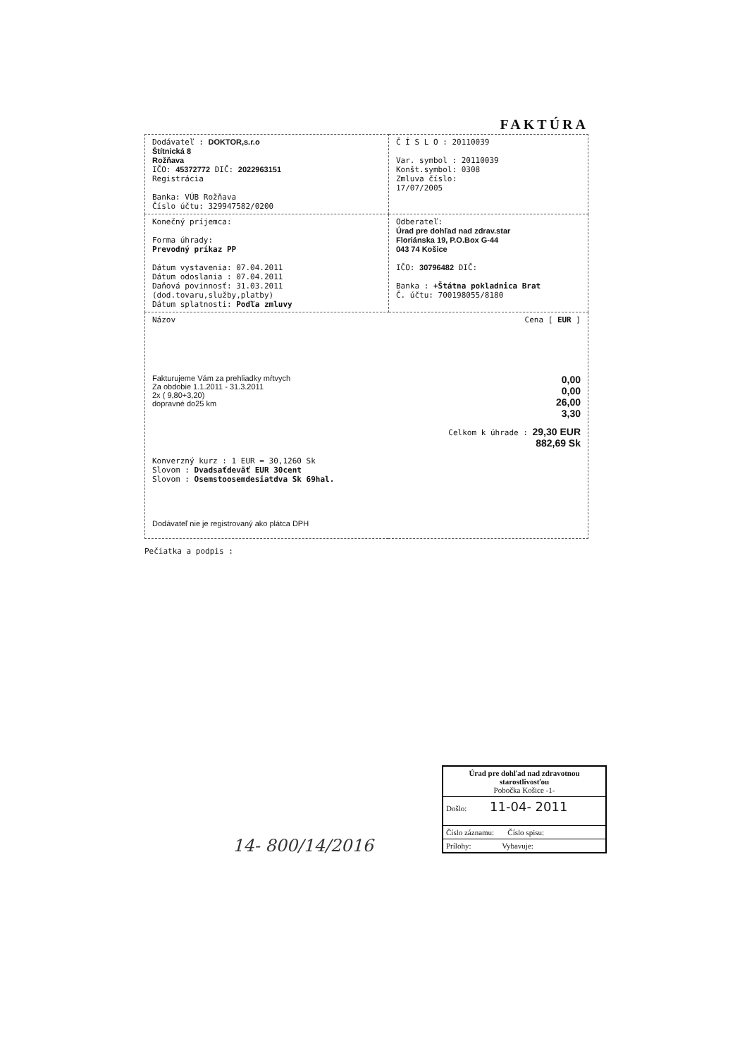FAKTÚRA
| Dodávateľ : DOKTOR,s.r.o Štítnická 8 Rožňava IČO: 45372772 DIČ: 2022963151 Registrácia Banka: VÚB Rožňava Číslo účtu: 329947582/0200 | Č Í S L O : 20110039 Var. symbol : 20110039 Konšt.symbol: 0308 Zmluva číslo: 17/07/2005 |
| Konečný príjemca: Forma úhrady: Prevodný príkaz PP Dátum vystavenia: 07.04.2011 Dátum odoslania : 07.04.2011 Daňová povinnosť: 31.03.2011 (dod.tovaru,služby,platby) Dátum splatnosti: Podľa zmluvy | Odberateľ: Úrad pre dohľad nad zdrav.star Floriánska 19, P.O.Box G-44 043 74 Košice IČO: 30796482 DIČ: Banka : +Štátna pokladnica Brat Č. účtu: 700198055/8180 |
| Názov Cena [ EUR ] Fakturujeme Vám za prehliadky mŕtvych Za obdobie 1.1.2011 - 31.3.2011 2x ( 9,80+3,20) dopravné do25 km 0,00 0,00 26,00 3,30 Celkom k úhrade : 29,30 EUR 882,69 Sk Konverzný kurz : 1 EUR = 30,1260 Sk Slovom : Dvadsaťdeväť EUR 30cent Slovom : Osemstoosemdesiatdva Sk 69hal. Dodávateľ nie je registrovaný ako plátca DPH | |
Pečiatka a podpis :
Úrad pre dohľad nad zdravotnou starostlivosťou
Pobočka Košice -1-
Došlo: 11-04- 2011
Číslo záznamu: Číslo spisu:
Prílohy: Vybavuje:
14- 800/14/2016